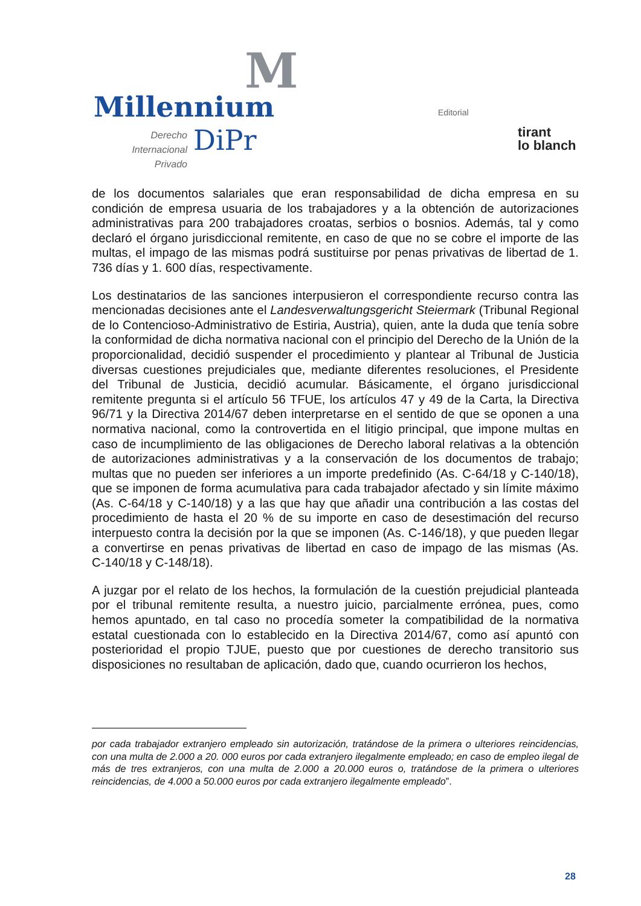M
Millennium
Derecho Internacional
Privado
DiPr
Editorial
tirant
lo blanch
de los documentos salariales que eran responsabilidad de dicha empresa en su condición de empresa usuaria de los trabajadores y a la obtención de autorizaciones administrativas para 200 trabajadores croatas, serbios o bosnios. Además, tal y como declaró el órgano jurisdiccional remitente, en caso de que no se cobre el importe de las multas, el impago de las mismas podrá sustituirse por penas privativas de libertad de 1. 736 días y 1. 600 días, respectivamente.
Los destinatarios de las sanciones interpusieron el correspondiente recurso contra las mencionadas decisiones ante el Landesverwaltungsgericht Steiermark (Tribunal Regional de lo Contencioso-Administrativo de Estiria, Austria), quien, ante la duda que tenía sobre la conformidad de dicha normativa nacional con el principio del Derecho de la Unión de la proporcionalidad, decidió suspender el procedimiento y plantear al Tribunal de Justicia diversas cuestiones prejudiciales que, mediante diferentes resoluciones, el Presidente del Tribunal de Justicia, decidió acumular. Básicamente, el órgano jurisdiccional remitente pregunta si el artículo 56 TFUE, los artículos 47 y 49 de la Carta, la Directiva 96/71 y la Directiva 2014/67 deben interpretarse en el sentido de que se oponen a una normativa nacional, como la controvertida en el litigio principal, que impone multas en caso de incumplimiento de las obligaciones de Derecho laboral relativas a la obtención de autorizaciones administrativas y a la conservación de los documentos de trabajo; multas que no pueden ser inferiores a un importe predefinido (As. C‑64/18 y C‑140/18), que se imponen de forma acumulativa para cada trabajador afectado y sin límite máximo (As. C‑64/18 y C‑140/18) y a las que hay que añadir una contribución a las costas del procedimiento de hasta el 20 % de su importe en caso de desestimación del recurso interpuesto contra la decisión por la que se imponen (As. C‑146/18), y que pueden llegar a convertirse en penas privativas de libertad en caso de impago de las mismas (As. C‑140/18 y C‑148/18).
A juzgar por el relato de los hechos, la formulación de la cuestión prejudicial planteada por el tribunal remitente resulta, a nuestro juicio, parcialmente errónea, pues, como hemos apuntado, en tal caso no procedía someter la compatibilidad de la normativa estatal cuestionada con lo establecido en la Directiva 2014/67, como así apuntó con posterioridad el propio TJUE, puesto que por cuestiones de derecho transitorio sus disposiciones no resultaban de aplicación, dado que, cuando ocurrieron los hechos,
por cada trabajador extranjero empleado sin autorización, tratándose de la primera o ulteriores reincidencias, con una multa de 2.000 a 20. 000 euros por cada extranjero ilegalmente empleado; en caso de empleo ilegal de más de tres extranjeros, con una multa de 2.000 a 20.000 euros o, tratándose de la primera o ulteriores reincidencias, de 4.000 a 50.000 euros por cada extranjero ilegalmente empleado”.
28